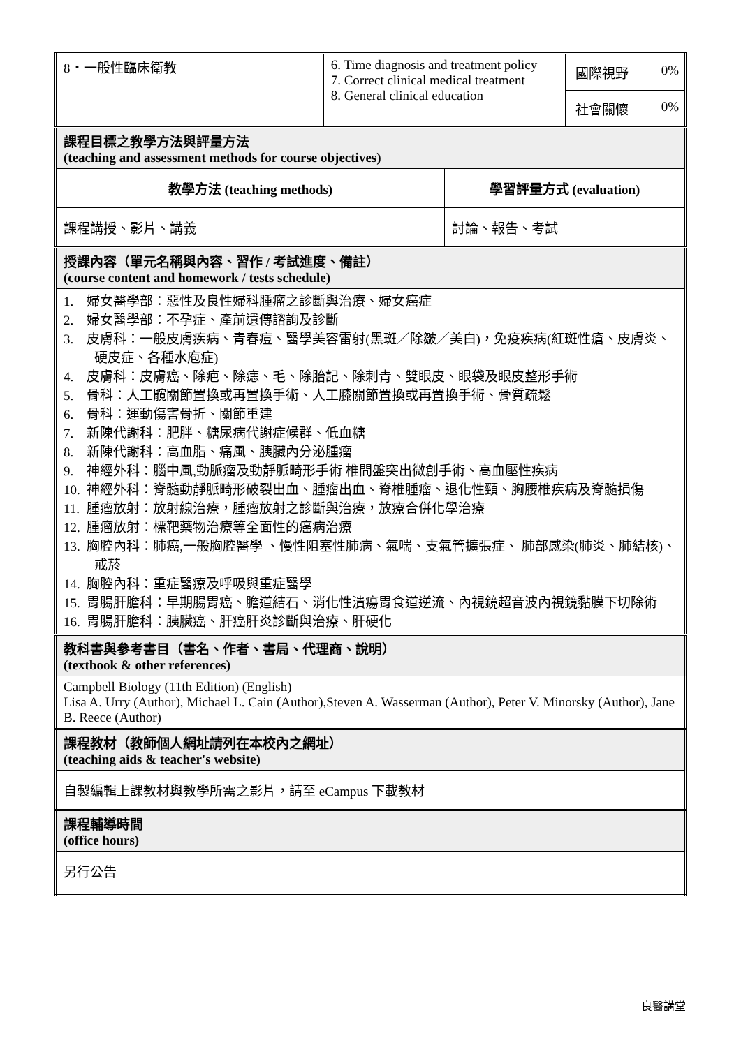| 8・一般性臨床衛教 | 6. Time diagnosis and treatment policy 7. Correct clinical medical treatment 8. General clinical education | | 國際視野 | 0% |
| | | | 社會關懷 | 0% |
| 課程目標之教學方法與評量方法 (teaching and assessment methods for course objectives) | | | | |
| 教學方法 (teaching methods) | | 學習評量方式 (evaluation) | | |
| 課程講授、影片、講義 | | 討論、報告、考試 | | |
| 授課內容（單元名稱與內容、習作 / 考試進度、備註） (course content and homework / tests schedule) | | | | |
| 1. 婦女醫學部：惡性及良性婦科腫瘤之診斷與治療、婦女癌症 2. 婦女醫學部：不孕症、產前遺傳諮詢及診斷 3. 皮膚科：一般皮膚疾病、青春痘、醫學美容雷射(黑斑／除皺／美白)，免疫疾病(紅斑性瘡、皮膚炎、硬皮症、各種水庖症) 4. 皮膚科：皮膚癌、除疤、除痣、毛、除胎記、除刺青、雙眼皮、眼袋及眼皮整形手術 5. 骨科：人工髖關節置換或再置換手術、人工膝關節置換或再置換手術、骨質疏鬆 6. 骨科：運動傷害骨折、關節重建 7. 新陳代謝科：肥胖、糖尿病代謝症候群、低血糖 8. 新陳代謝科：高血脂、痛風、胰臟內分泌腫瘤 9. 神經外科：腦中風,動脈瘤及動靜脈畸形手術 椎間盤突出微創手術、高血壓性疾病 10. 神經外科：脊髓動靜脈畸形破裂出血、腫瘤出血、脊椎腫瘤、退化性頸、胸腰椎疾病及脊髓損傷 11. 腫瘤放射：放射線治療，腫瘤放射之診斷與治療，放療合併化學治療 12. 腫瘤放射：標靶藥物治療等全面性的癌病治療 13. 胸腔內科：肺癌,一般胸腔醫學 、慢性阻塞性肺病、氣喘、支氣管擴張症、 肺部感染(肺炎、肺結核)、戒菸 14. 胸腔內科：重症醫療及呼吸與重症醫學 15. 胃腸肝膽科：早期腸胃癌、膽道結石、消化性潰瘍胃食道逆流、內視鏡超音波內視鏡黏膜下切除術 16. 胃腸肝膽科：胰臟癌、肝癌肝炎診斷與治療、肝硬化 | | | | |
| 教科書與參考書目（書名、作者、書局、代理商、說明） (textbook & other references) | | | | |
| Campbell Biology (11th Edition) (English) Lisa A. Urry (Author), Michael L. Cain (Author),Steven A. Wasserman (Author), Peter V. Minorsky (Author), Jane B. Reece (Author) | | | | |
| 課程教材（教師個人網址請列在本校內之網址） (teaching aids & teacher's website) | | | | |
| 自製編輯上課教材與教學所需之影片，請至 eCampus 下載教材 | | | | |
| 課程輔導時間 (office hours) | | | | |
| 另行公告 | | | | |
良醫講堂